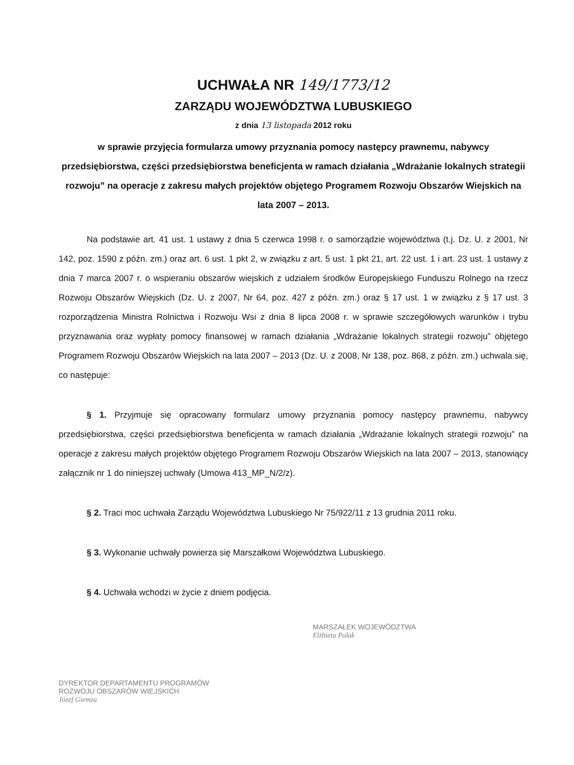UCHWAŁA NR 149/1773/12
ZARZĄDU WOJEWÓDZTWA LUBUSKIEGO
z dnia 13 listopada 2012 roku
w sprawie przyjęcia formularza umowy przyznania pomocy następcy prawnemu, nabywcy przedsiębiorstwa, części przedsiębiorstwa beneficjenta w ramach działania „Wdrażanie lokalnych strategii rozwoju” na operacje z zakresu małych projektów objętego Programem Rozwoju Obszarów Wiejskich na lata 2007 – 2013.
Na podstawie art. 41 ust. 1 ustawy z dnia 5 czerwca 1998 r. o samorządzie województwa (t.j. Dz. U. z 2001, Nr 142, poz. 1590 z późn. zm.) oraz art. 6 ust. 1 pkt 2, w związku z art. 5 ust. 1 pkt 21, art. 22 ust. 1 i art. 23 ust. 1 ustawy z dnia 7 marca 2007 r. o wspieraniu obszarów wiejskich z udziałem środków Europejskiego Funduszu Rolnego na rzecz Rozwoju Obszarów Wiejskich (Dz. U. z 2007, Nr 64, poz. 427 z późn. zm.) oraz § 17 ust. 1 w związku z § 17 ust. 3 rozporządzenia Ministra Rolnictwa i Rozwoju Wsi z dnia 8 lipca 2008 r. w sprawie szczegółowych warunków i trybu przyznawania oraz wypłaty pomocy finansowej w ramach działania „Wdrażanie lokalnych strategii rozwoju” objętego Programem Rozwoju Obszarów Wiejskich na lata 2007 – 2013 (Dz. U. z 2008, Nr 138, poz. 868, z późn. zm.) uchwala się, co następuje:
§ 1. Przyjmuje się opracowany formularz umowy przyznania pomocy następcy prawnemu, nabywcy przedsiębiorstwa, części przedsiębiorstwa beneficjenta w ramach działania „Wdrażanie lokalnych strategii rozwoju” na operacje z zakresu małych projektów objętego Programem Rozwoju Obszarów Wiejskich na lata 2007 – 2013, stanowiący załącznik nr 1 do niniejszej uchwały (Umowa 413_MP_N/2/z).
§ 2. Traci moc uchwała Zarządu Województwa Lubuskiego Nr 75/922/11 z 13 grudnia 2011 roku.
§ 3. Wykonanie uchwały powierza się Marszałkowi Województwa Lubuskiego.
§ 4. Uchwała wchodzi w życie z dniem podjęcia.
DYREKTOR DEPARTAMENTU PROGRAMÓW
ROZWOJU OBSZARÓW WIEJSKICH
Józef Giemza
MARSZAŁEK WOJEWÓDZTWA
Elżbieta Polak